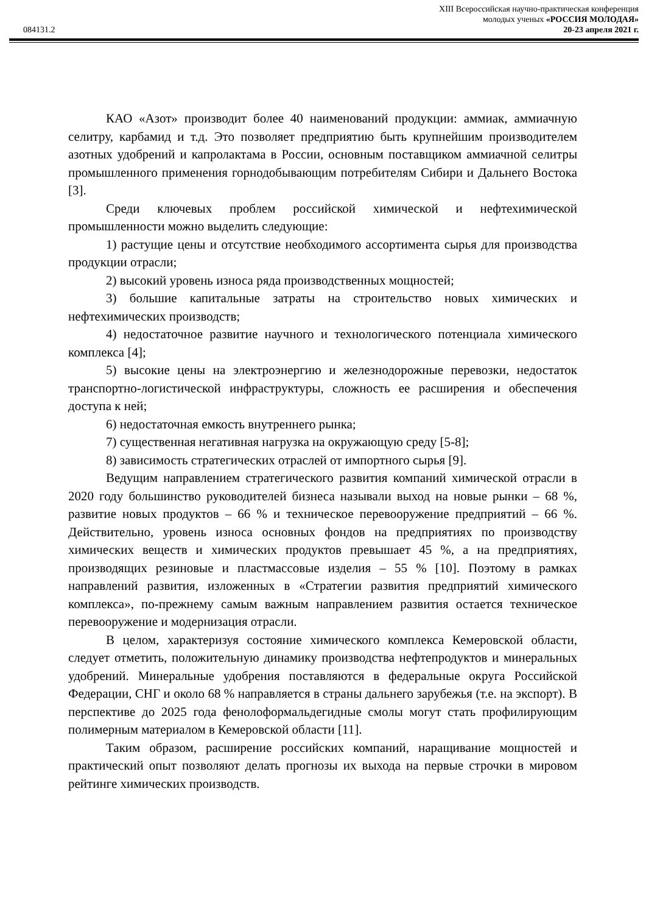XIII Всероссийская научно-практическая конференция
молодых ученых «РОССИЯ МОЛОДАЯ»
084131.2 20-23 апреля 2021 г.
КАО «Азот» производит более 40 наименований продукции: аммиак, аммиачную селитру, карбамид и т.д. Это позволяет предприятию быть крупнейшим производителем азотных удобрений и капролактама в России, основным поставщиком аммиачной селитры промышленного применения горнодобывающим потребителям Сибири и Дальнего Востока [3].
Среди ключевых проблем российской химической и нефтехимической промышленности можно выделить следующие:
1) растущие цены и отсутствие необходимого ассортимента сырья для производства продукции отрасли;
2) высокий уровень износа ряда производственных мощностей;
3) большие капитальные затраты на строительство новых химических и нефтехимических производств;
4) недостаточное развитие научного и технологического потенциала химического комплекса [4];
5) высокие цены на электроэнергию и железнодорожные перевозки, недостаток транспортно-логистической инфраструктуры, сложность ее расширения и обеспечения доступа к ней;
6) недостаточная емкость внутреннего рынка;
7) существенная негативная нагрузка на окружающую среду [5-8];
8) зависимость стратегических отраслей от импортного сырья [9].
Ведущим направлением стратегического развития компаний химической отрасли в 2020 году большинство руководителей бизнеса называли выход на новые рынки – 68 %, развитие новых продуктов – 66 % и техническое перевооружение предприятий – 66 %. Действительно, уровень износа основных фондов на предприятиях по производству химических веществ и химических продуктов превышает 45 %, а на предприятиях, производящих резиновые и пластмассовые изделия – 55 % [10]. Поэтому в рамках направлений развития, изложенных в «Стратегии развития предприятий химического комплекса», по-прежнему самым важным направлением развития остается техническое перевооружение и модернизация отрасли.
В целом, характеризуя состояние химического комплекса Кемеровской области, следует отметить, положительную динамику производства нефтепродуктов и минеральных удобрений. Минеральные удобрения поставляются в федеральные округа Российской Федерации, СНГ и около 68 % направляется в страны дальнего зарубежья (т.е. на экспорт). В перспективе до 2025 года фенолоформальдегидные смолы могут стать профилирующим полимерным материалом в Кемеровской области [11].
Таким образом, расширение российских компаний, наращивание мощностей и практический опыт позволяют делать прогнозы их выхода на первые строчки в мировом рейтинге химических производств.